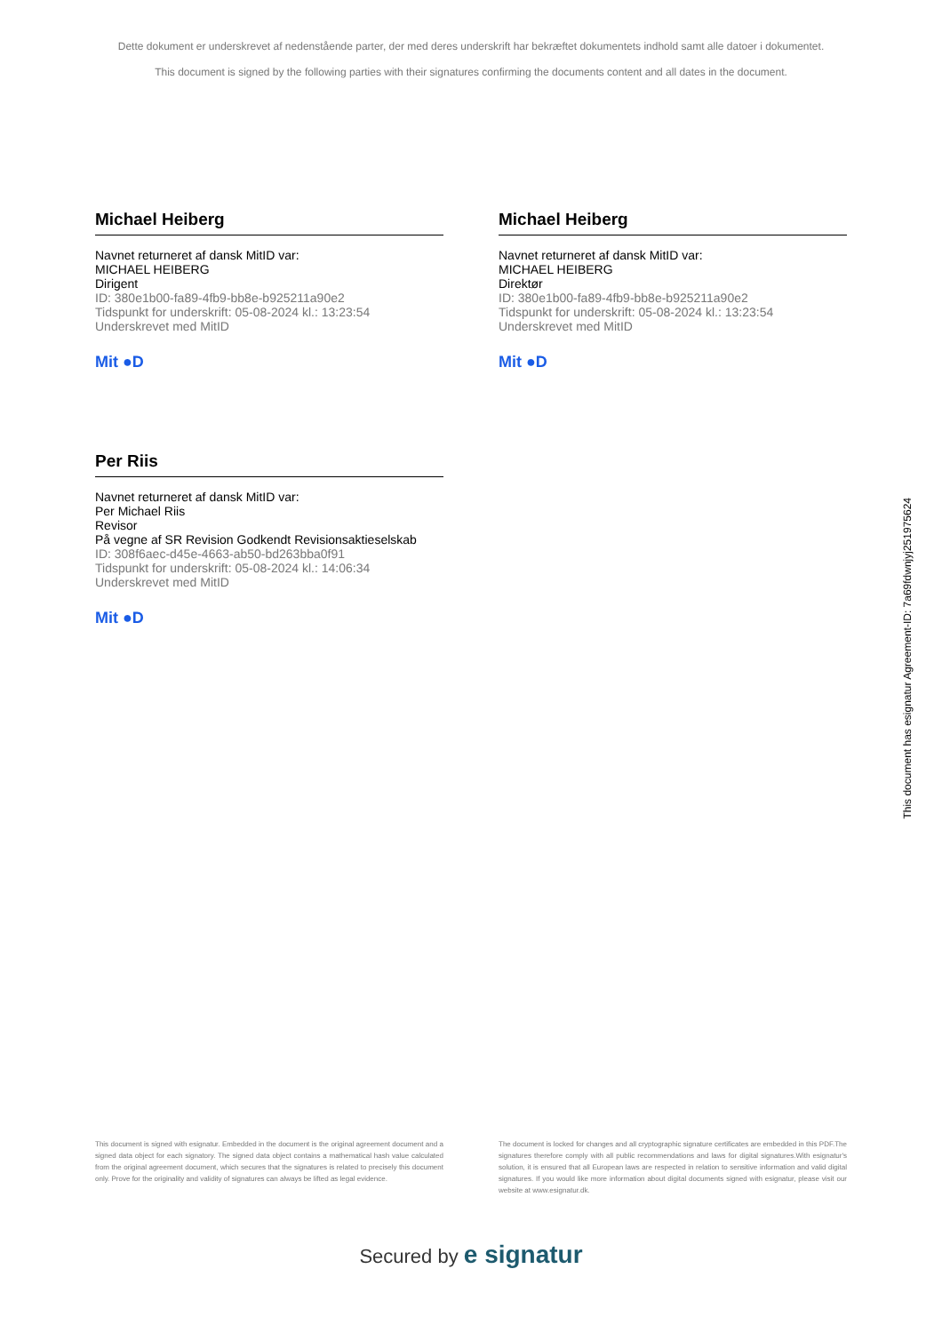Dette dokument er underskrevet af nedenstående parter, der med deres underskrift har bekræftet dokumentets indhold samt alle datoer i dokumentet.
This document is signed by the following parties with their signatures confirming the documents content and all dates in the document.
Michael Heiberg
Navnet returneret af dansk MitID var:
MICHAEL HEIBERG
Dirigent
ID: 380e1b00-fa89-4fb9-bb8e-b925211a90e2
Tidspunkt for underskrift: 05-08-2024 kl.: 13:23:54
Underskrevet med MitID
Mit ●D
Michael Heiberg
Navnet returneret af dansk MitID var:
MICHAEL HEIBERG
Direktør
ID: 380e1b00-fa89-4fb9-bb8e-b925211a90e2
Tidspunkt for underskrift: 05-08-2024 kl.: 13:23:54
Underskrevet med MitID
Mit ●D
Per Riis
Navnet returneret af dansk MitID var:
Per Michael Riis
Revisor
På vegne af SR Revision Godkendt Revisionsaktieselskab
ID: 308f6aec-d45e-4663-ab50-bd263bba0f91
Tidspunkt for underskrift: 05-08-2024 kl.: 14:06:34
Underskrevet med MitID
Mit ●D
This document is signed with esignatur. Embedded in the document is the original agreement document and a signed data object for each signatory. The signed data object contains a mathematical hash value calculated from the original agreement document, which secures that the signatures is related to precisely this document only. Prove for the originality and validity of signatures can always be lifted as legal evidence.
The document is locked for changes and all cryptographic signature certificates are embedded in this PDF.The signatures therefore comply with all public recommendations and laws for digital signatures.With esignatur's solution, it is ensured that all European laws are respected in relation to sensitive information and valid digital signatures. If you would like more information about digital documents signed with esignatur, please visit our website at www.esignatur.dk.
Secured by e signatur
This document has esignatur Agreement-ID: 7a69fdwnjyj251975624